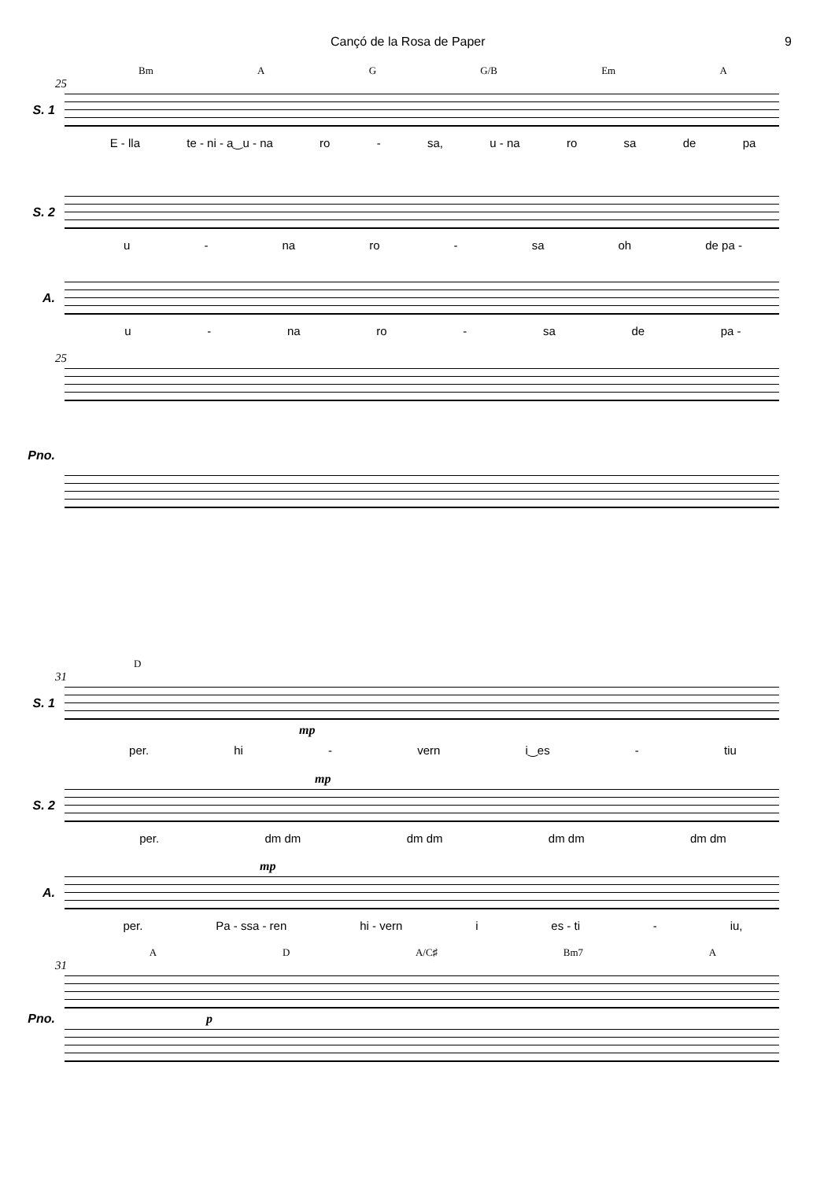Cançó de la Rosa de Paper 9
Bm A G G/B Em A
25
S. 1
E - lla te - ni - a‿u - na ro - sa, u - na ro sa de pa
S. 2
u - na ro - sa oh de pa -
A.
u - na ro - sa de pa -
25
Pno.
D
31
S. 1
mp
per. hi - vern i‿es - tiu
mp
S. 2
per. dm dm dm dm dm dm dm dm
mp
A.
per. Pa - ssa - ren hi - vern i es - ti - iu,
A D A/C♯ Bm7 A
31
Pno. p